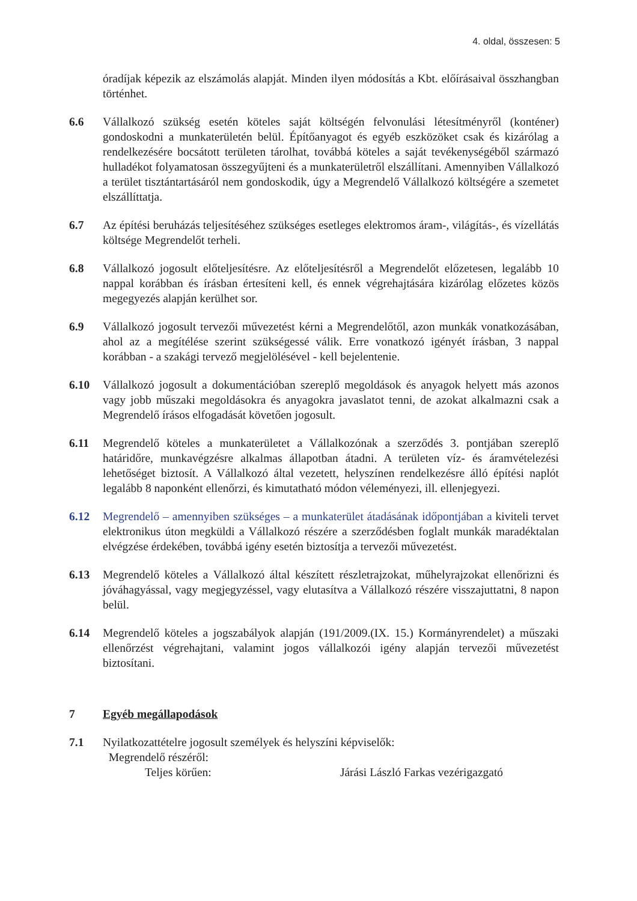4. oldal, összesen: 5
óradíjak képezik az elszámolás alapját. Minden ilyen módosítás a Kbt. előírásaival összhangban történhet.
6.6 Vállalkozó szükség esetén köteles saját költségén felvonulási létesítményről (konténer) gondoskodni a munkaterületén belül. Építőanyagot és egyéb eszközöket csak és kizárólag a rendelkezésére bocsátott területen tárolhat, továbbá köteles a saját tevékenységéből származó hulladékot folyamatosan összegyűjteni és a munkaterületről elszállítani. Amennyiben Vállalkozó a terület tisztántartásáról nem gondoskodik, úgy a Megrendelő Vállalkozó költségére a szemetet elszállíttatja.
6.7 Az építési beruházás teljesítéséhez szükséges esetleges elektromos áram-, világítás-, és vízellátás költsége Megrendelőt terheli.
6.8 Vállalkozó jogosult előteljesítésre. Az előteljesítésről a Megrendelőt előzetesen, legalább 10 nappal korábban és írásban értesíteni kell, és ennek végrehajtására kizárólag előzetes közös megegyezés alapján kerülhet sor.
6.9 Vállalkozó jogosult tervezői művezetést kérni a Megrendelőtől, azon munkák vonatkozásában, ahol az a megítélése szerint szükségessé válik. Erre vonatkozó igényét írásban, 3 nappal korábban - a szakági tervező megjelölésével - kell bejelentenie.
6.10 Vállalkozó jogosult a dokumentációban szereplő megoldások és anyagok helyett más azonos vagy jobb műszaki megoldásokra és anyagokra javaslatot tenni, de azokat alkalmazni csak a Megrendelő írásos elfogadását követően jogosult.
6.11 Megrendelő köteles a munkaterületet a Vállalkozónak a szerződés 3. pontjában szereplő határidőre, munkavégzésre alkalmas állapotban átadni. A területen víz- és áramvételezési lehetőséget biztosít. A Vállalkozó által vezetett, helyszínen rendelkezésre álló építési naplót legalább 8 naponként ellenőrzi, és kimutatható módon véleményezi, ill. ellenjegyezi.
6.12 Megrendelő – amennyiben szükséges – a munkaterület átadásának időpontjában a kiviteli tervet elektronikus úton megküldi a Vállalkozó részére a szerződésben foglalt munkák maradéktalan elvégzése érdekében, továbbá igény esetén biztosítja a tervezői művezetést.
6.13 Megrendelő köteles a Vállalkozó által készített részletrajzokat, műhelyrajzokat ellenőrizni és jóváhagyással, vagy megjegyzéssel, vagy elutasítva a Vállalkozó részére visszajuttatni, 8 napon belül.
6.14 Megrendelő köteles a jogszabályok alapján (191/2009.(IX. 15.) Kormányrendelet) a műszaki ellenőrzést végrehajtani, valamint jogos vállalkozói igény alapján tervezői művezetést biztosítani.
7 Egyéb megállapodások
7.1 Nyilatkozattételre jogosult személyek és helyszíni képviselők:
Megrendelő részéről:
Teljes körűen: Járási László Farkas vezérigazgató